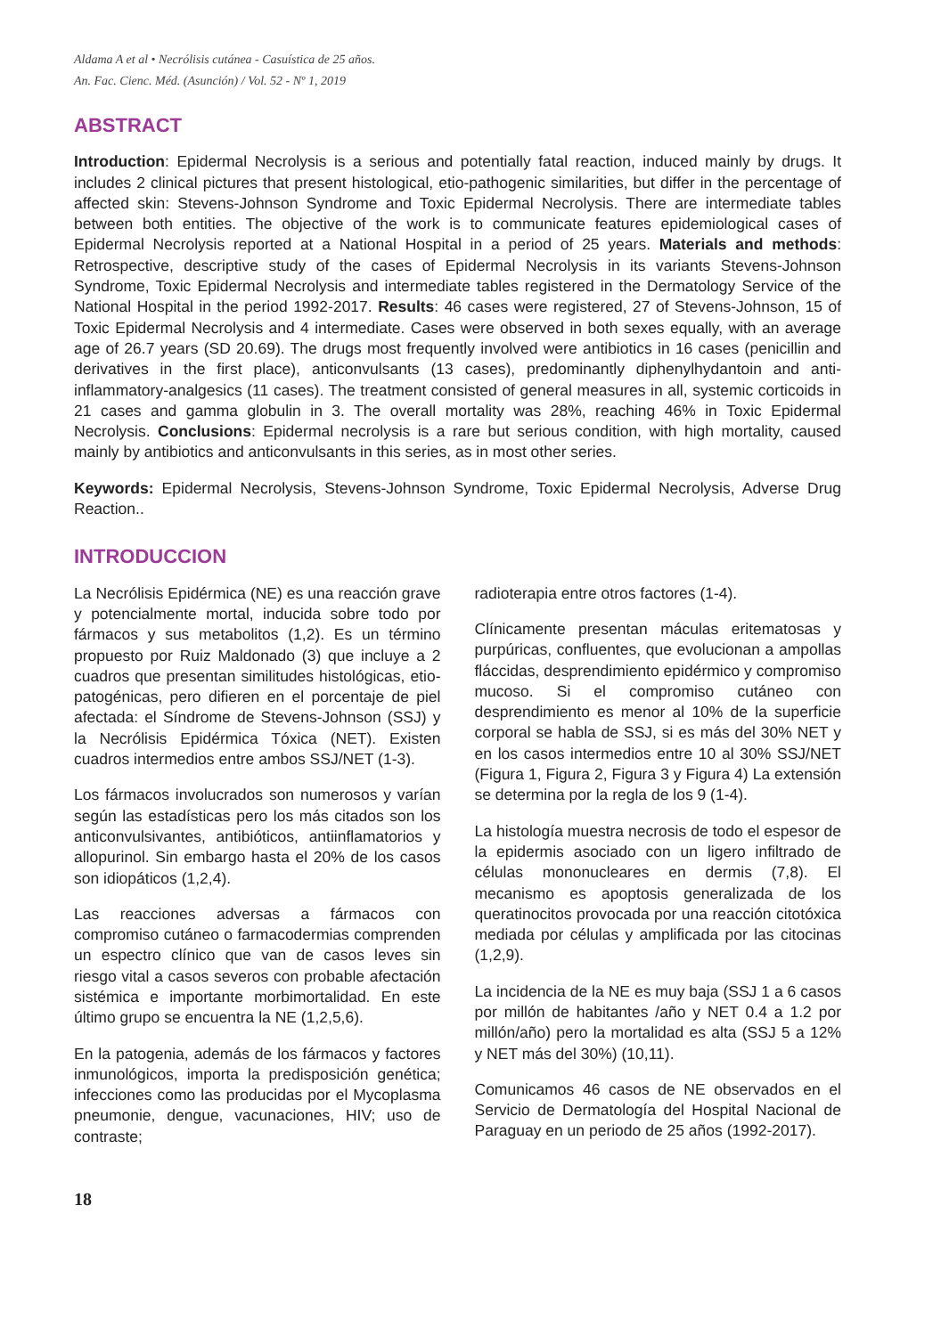Aldama A et al • Necrólisis cutánea - Casuística de 25 años.
An. Fac. Cienc. Méd. (Asunción) / Vol. 52 - Nº 1, 2019
ABSTRACT
Introduction: Epidermal Necrolysis is a serious and potentially fatal reaction, induced mainly by drugs. It includes 2 clinical pictures that present histological, etio-pathogenic similarities, but differ in the percentage of affected skin: Stevens-Johnson Syndrome and Toxic Epidermal Necrolysis. There are intermediate tables between both entities. The objective of the work is to communicate features epidemiological cases of Epidermal Necrolysis reported at a National Hospital in a period of 25 years. Materials and methods: Retrospective, descriptive study of the cases of Epidermal Necrolysis in its variants Stevens-Johnson Syndrome, Toxic Epidermal Necrolysis and intermediate tables registered in the Dermatology Service of the National Hospital in the period 1992-2017. Results: 46 cases were registered, 27 of Stevens-Johnson, 15 of Toxic Epidermal Necrolysis and 4 intermediate. Cases were observed in both sexes equally, with an average age of 26.7 years (SD 20.69). The drugs most frequently involved were antibiotics in 16 cases (penicillin and derivatives in the first place), anticonvulsants (13 cases), predominantly diphenylhydantoin and anti-inflammatory-analgesics (11 cases). The treatment consisted of general measures in all, systemic corticoids in 21 cases and gamma globulin in 3. The overall mortality was 28%, reaching 46% in Toxic Epidermal Necrolysis. Conclusions: Epidermal necrolysis is a rare but serious condition, with high mortality, caused mainly by antibiotics and anticonvulsants in this series, as in most other series.
Keywords: Epidermal Necrolysis, Stevens-Johnson Syndrome, Toxic Epidermal Necrolysis, Adverse Drug Reaction..
INTRODUCCION
La Necrólisis Epidérmica (NE) es una reacción grave y potencialmente mortal, inducida sobre todo por fármacos y sus metabolitos (1,2). Es un término propuesto por Ruiz Maldonado (3) que incluye a 2 cuadros que presentan similitudes histológicas, etio-patogénicas, pero difieren en el porcentaje de piel afectada: el Síndrome de Stevens-Johnson (SSJ) y la Necrólisis Epidérmica Tóxica (NET). Existen cuadros intermedios entre ambos SSJ/NET (1-3).
Los fármacos involucrados son numerosos y varían según las estadísticas pero los más citados son los anticonvulsivantes, antibióticos, antiinflamatorios y allopurinol. Sin embargo hasta el 20% de los casos son idiopáticos (1,2,4).
Las reacciones adversas a fármacos con compromiso cutáneo o farmacodermias comprenden un espectro clínico que van de casos leves sin riesgo vital a casos severos con probable afectación sistémica e importante morbimortalidad. En este último grupo se encuentra la NE (1,2,5,6).
En la patogenia, además de los fármacos y factores inmunológicos, importa la predisposición genética; infecciones como las producidas por el Mycoplasma pneumonie, dengue, vacunaciones, HIV; uso de contraste;
radioterapia entre otros factores (1-4).
Clínicamente presentan máculas eritematosas y purpúricas, confluentes, que evolucionan a ampollas fláccidas, desprendimiento epidérmico y compromiso mucoso. Si el compromiso cutáneo con desprendimiento es menor al 10% de la superficie corporal se habla de SSJ, si es más del 30% NET y en los casos intermedios entre 10 al 30% SSJ/NET (Figura 1, Figura 2, Figura 3 y Figura 4) La extensión se determina por la regla de los 9 (1-4).
La histología muestra necrosis de todo el espesor de la epidermis asociado con un ligero infiltrado de células mononucleares en dermis (7,8). El mecanismo es apoptosis generalizada de los queratinocitos provocada por una reacción citotóxica mediada por células y amplificada por las citocinas (1,2,9).
La incidencia de la NE es muy baja (SSJ 1 a 6 casos por millón de habitantes /año y NET 0.4 a 1.2 por millón/año) pero la mortalidad es alta (SSJ 5 a 12% y NET más del 30%) (10,11).
Comunicamos 46 casos de NE observados en el Servicio de Dermatología del Hospital Nacional de Paraguay en un periodo de 25 años (1992-2017).
18